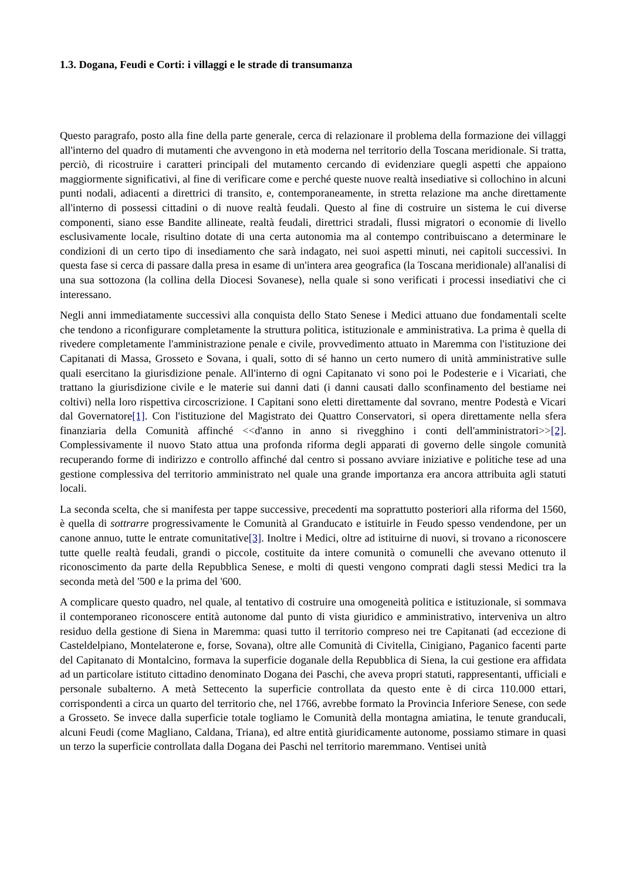1.3. Dogana, Feudi e Corti: i villaggi e le strade di transumanza
Questo paragrafo, posto alla fine della parte generale, cerca di relazionare il problema della formazione dei villaggi all'interno del quadro di mutamenti che avvengono in età moderna nel territorio della Toscana meridionale. Si tratta, perciò, di ricostruire i caratteri principali del mutamento cercando di evidenziare quegli aspetti che appaiono maggiormente significativi, al fine di verificare come e perché queste nuove realtà insediative si collochino in alcuni punti nodali, adiacenti a direttrici di transito, e, contemporaneamente, in stretta relazione ma anche direttamente all'interno di possessi cittadini o di nuove realtà feudali. Questo al fine di costruire un sistema le cui diverse componenti, siano esse Bandite allineate, realtà feudali, direttrici stradali, flussi migratori o economie di livello esclusivamente locale, risultino dotate di una certa autonomia ma al contempo contribuiscano a determinare le condizioni di un certo tipo di insediamento che sarà indagato, nei suoi aspetti minuti, nei capitoli successivi. In questa fase si cerca di passare dalla presa in esame di un'intera area geografica (la Toscana meridionale) all'analisi di una sua sottozona (la collina della Diocesi Sovanese), nella quale si sono verificati i processi insediativi che ci interessano.
Negli anni immediatamente successivi alla conquista dello Stato Senese i Medici attuano due fondamentali scelte che tendono a riconfigurare completamente la struttura politica, istituzionale e amministrativa. La prima è quella di rivedere completamente l'amministrazione penale e civile, provvedimento attuato in Maremma con l'istituzione dei Capitanati di Massa, Grosseto e Sovana, i quali, sotto di sé hanno un certo numero di unità amministrative sulle quali esercitano la giurisdizione penale. All'interno di ogni Capitanato vi sono poi le Podesterie e i Vicariati, che trattano la giurisdizione civile e le materie sui danni dati (i danni causati dallo sconfinamento del bestiame nei coltivi) nella loro rispettiva circoscrizione. I Capitani sono eletti direttamente dal sovrano, mentre Podestà e Vicari dal Governatore[1]. Con l'istituzione del Magistrato dei Quattro Conservatori, si opera direttamente nella sfera finanziaria della Comunità affinché <<d'anno in anno si rivegghino i conti dell'amministratori>>[2]. Complessivamente il nuovo Stato attua una profonda riforma degli apparati di governo delle singole comunità recuperando forme di indirizzo e controllo affinché dal centro si possano avviare iniziative e politiche tese ad una gestione complessiva del territorio amministrato nel quale una grande importanza era ancora attribuita agli statuti locali.
La seconda scelta, che si manifesta per tappe successive, precedenti ma soprattutto posteriori alla riforma del 1560, è quella di sottrarre progressivamente le Comunità al Granducato e istituirle in Feudo spesso vendendone, per un canone annuo, tutte le entrate comunitative[3]. Inoltre i Medici, oltre ad istituirne di nuovi, si trovano a riconoscere tutte quelle realtà feudali, grandi o piccole, costituite da intere comunità o comunelli che avevano ottenuto il riconoscimento da parte della Repubblica Senese, e molti di questi vengono comprati dagli stessi Medici tra la seconda metà del '500 e la prima del '600.
A complicare questo quadro, nel quale, al tentativo di costruire una omogeneità politica e istituzionale, si sommava il contemporaneo riconoscere entità autonome dal punto di vista giuridico e amministrativo, interveniva un altro residuo della gestione di Siena in Maremma: quasi tutto il territorio compreso nei tre Capitanati (ad eccezione di Casteldelpiano, Montelaterone e, forse, Sovana), oltre alle Comunità di Civitella, Cinigiano, Paganico facenti parte del Capitanato di Montalcino, formava la superficie doganale della Repubblica di Siena, la cui gestione era affidata ad un particolare istituto cittadino denominato Dogana dei Paschi, che aveva propri statuti, rappresentanti, ufficiali e personale subalterno. A metà Settecento la superficie controllata da questo ente è di circa 110.000 ettari, corrispondenti a circa un quarto del territorio che, nel 1766, avrebbe formato la Provincia Inferiore Senese, con sede a Grosseto. Se invece dalla superficie totale togliamo le Comunità della montagna amiatina, le tenute granducali, alcuni Feudi (come Magliano, Caldana, Triana), ed altre entità giuridicamente autonome, possiamo stimare in quasi un terzo la superficie controllata dalla Dogana dei Paschi nel territorio maremmano. Ventisei unità